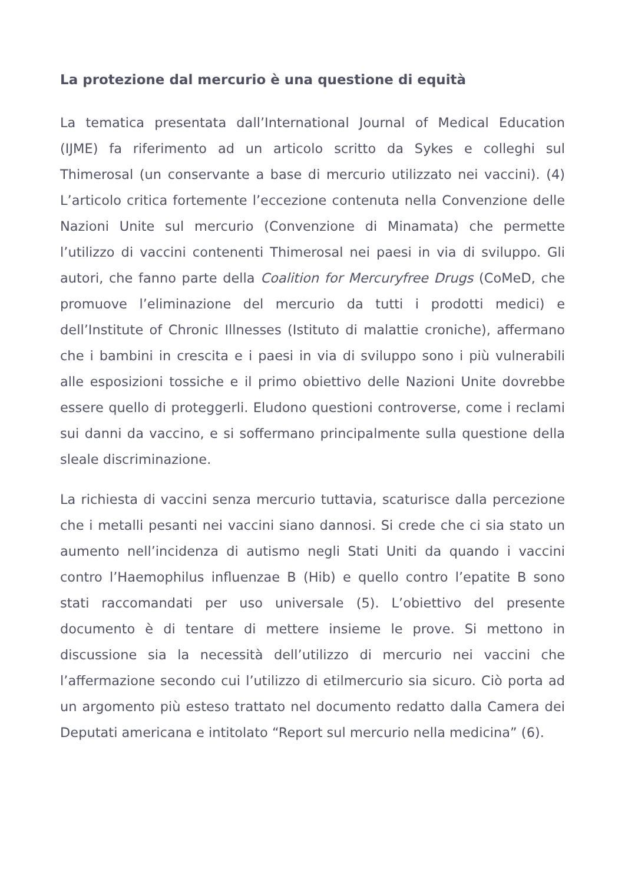La protezione dal mercurio è una questione di equità
La tematica presentata dall’International Journal of Medical Education (IJME) fa riferimento ad un articolo scritto da Sykes e colleghi sul Thimerosal (un conservante a base di mercurio utilizzato nei vaccini). (4) L’articolo critica fortemente l’eccezione contenuta nella Convenzione delle Nazioni Unite sul mercurio (Convenzione di Minamata) che permette l’utilizzo di vaccini contenenti Thimerosal nei paesi in via di sviluppo. Gli autori, che fanno parte della Coalition for Mercuryfree Drugs (CoMeD, che promuove l’eliminazione del mercurio da tutti i prodotti medici) e dell’Institute of Chronic Illnesses (Istituto di malattie croniche), affermano che i bambini in crescita e i paesi in via di sviluppo sono i più vulnerabili alle esposizioni tossiche e il primo obiettivo delle Nazioni Unite dovrebbe essere quello di proteggerli. Eludono questioni controverse, come i reclami sui danni da vaccino, e si soffermano principalmente sulla questione della sleale discriminazione.
La richiesta di vaccini senza mercurio tuttavia, scaturisce dalla percezione che i metalli pesanti nei vaccini siano dannosi. Si crede che ci sia stato un aumento nell’incidenza di autismo negli Stati Uniti da quando i vaccini contro l’Haemophilus influenzae B (Hib) e quello contro l’epatite B sono stati raccomandati per uso universale (5). L’obiettivo del presente documento è di tentare di mettere insieme le prove. Si mettono in discussione sia la necessità dell’utilizzo di mercurio nei vaccini che l’affermazione secondo cui l’utilizzo di etilmercurio sia sicuro. Ciò porta ad un argomento più esteso trattato nel documento redatto dalla Camera dei Deputati americana e intitolato “Report sul mercurio nella medicina” (6).